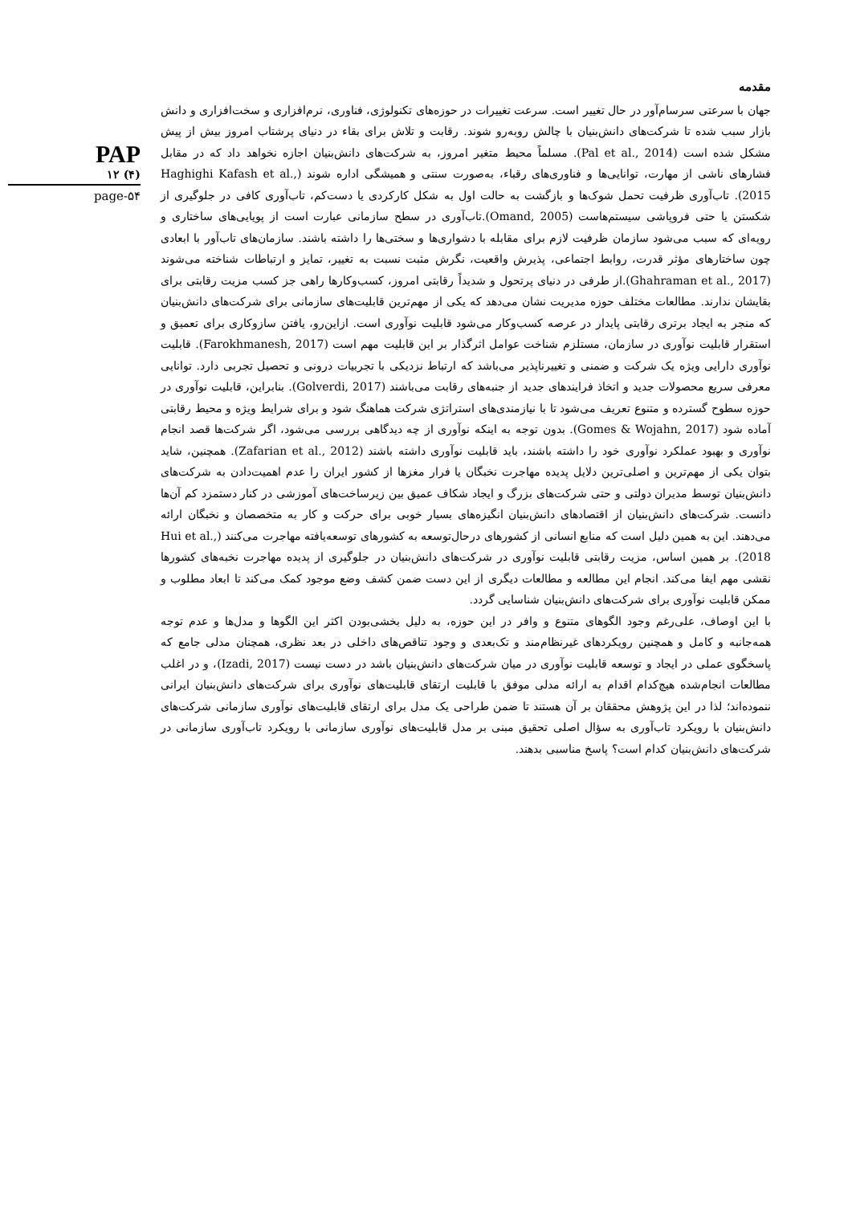PAP
۱۲ (۴)
page-۵۴
مقدمه
جهان با سرعتی سرسام‌آور در حال تغییر است. سرعت تغییرات در حوزه‌های تکنولوژی، فناوری، نرم‌افزاری و سخت‌افزاری و دانش بازار سبب شده تا شرکت‌های دانش‌بنیان با چالش روبه‌رو شوند. رقابت و تلاش برای بقاء در دنیای پرشتاب امروز بیش از پیش مشکل شده است (Pal et al., 2014). مسلماً محیط متغیر امروز، به شرکت‌های دانش‌بنیان اجازه نخواهد داد که در مقابل فشارهای ناشی از مهارت، توانایی‌ها و فناوری‌های رقباء، به‌صورت سنتی و همیشگی اداره شوند (Haghighi Kafash et al., 2015). تاب‌آوری ظرفیت تحمل شوک‌ها و بازگشت به حالت اول به شکل کارکردی یا دست‌کم، تاب‌آوری کافی در جلوگیری از شکستن یا حتی فروپاشی سیستم‌هاست (Omand, 2005).تاب‌آوری در سطح سازمانی عبارت است از پویایی‌های ساختاری و رویه‌ای که سبب می‌شود سازمان ظرفیت لازم برای مقابله با دشواری‌ها و سختی‌ها را داشته باشند. سازمان‌های تاب‌آور با ابعادی چون ساختارهای مؤثر قدرت، روابط اجتماعی، پذیرش واقعیت، نگرش مثبت نسبت به تغییر، تمایز و ارتباطات شناخته می‌شوند (Ghahraman et al., 2017).از طرفی در دنیای پرتحول و شدیداً رقابتی امروز، کسب‌وکارها راهی جز کسب مزیت رقابتی برای بقایشان ندارند. مطالعات مختلف حوزه مدیریت نشان می‌دهد که یکی از مهم‌ترین قابلیت‌های سازمانی برای شرکت‌های دانش‌بنیان که منجر به ایجاد برتری رقابتی پایدار در عرصه کسب‌وکار می‌شود قابلیت نوآوری است. ازاین‌رو، یافتن سازوکاری برای تعمیق و استقرار قابلیت نوآوری در سازمان، مستلزم شناخت عوامل اثرگذار بر این قابلیت مهم است (Farokhmanesh, 2017). قابلیت نوآوری دارایی ویژه یک شرکت و ضمنی و تغییرناپذیر می‌باشد که ارتباط نزدیکی با تجربیات درونی و تحصیل تجربی دارد. توانایی معرفی سریع محصولات جدید و اتخاذ فرایندهای جدید از جنبه‌های رقابت می‌باشند (Golverdi, 2017). بنابراین، قابلیت نوآوری در حوزه سطوح گسترده و متنوع تعریف می‌شود تا با نیازمندی‌های استراتژی شرکت هماهنگ شود و برای شرایط ویژه و محیط رقابتی آماده شود (Gomes & Wojahn, 2017). بدون توجه به اینکه نوآوری از چه دیدگاهی بررسی می‌شود، اگر شرکت‌ها قصد انجام نوآوری و بهبود عملکرد نوآوری خود را داشته باشند، باید قابلیت نوآوری داشته باشند (Zafarian et al., 2012). همچنین، شاید بتوان یکی از مهم‌ترین و اصلی‌ترین دلایل پدیده مهاجرت نخبگان یا فرار مغزها از کشور ایران را عدم اهمیت‌دادن به شرکت‌های دانش‌بنیان توسط مدیران دولتی و حتی شرکت‌های بزرگ و ایجاد شکاف عمیق بین زیرساخت‌های آموزشی در کنار دستمزد کم آن‌ها دانست. شرکت‌های دانش‌بنیان از اقتصادهای دانش‌بنیان انگیزه‌های بسیار خوبی برای حرکت و کار به متخصصان و نخبگان ارائه می‌دهند. این به همین دلیل است که منابع انسانی از کشورهای درحال‌توسعه به کشورهای توسعه‌یافته مهاجرت می‌کنند (Hui et al., 2018). بر همین اساس، مزیت رقابتی قابلیت نوآوری در شرکت‌های دانش‌بنیان در جلوگیری از پدیده مهاجرت نخبه‌های کشورها نقشی مهم ایفا می‌کند. انجام این مطالعه و مطالعات دیگری از این دست ضمن کشف وضع موجود کمک می‌کند تا ابعاد مطلوب و ممکن قابلیت نوآوری برای شرکت‌های دانش‌بنیان شناسایی گردد.
با این اوصاف، علی‌رغم وجود الگوهای متنوع و وافر در این حوزه، به دلیل بخشی‌بودن اکثر این الگوها و مدل‌ها و عدم توجه همه‌جانبه و کامل و همچنین رویکردهای غیرنظام‌مند و تک‌بعدی و وجود تناقص‌های داخلی در بعد نظری، همچنان مدلی جامع که پاسخگوی عملی در ایجاد و توسعه قابلیت نوآوری در میان شرکت‌های دانش‌بنیان باشد در دست نیست (Izadi, 2017)، و در اغلب مطالعات انجام‌شده هیچ‌کدام اقدام به ارائه مدلی موفق با قابلیت ارتقای قابلیت‌های نوآوری برای شرکت‌های دانش‌بنیان ایرانی ننموده‌اند؛ لذا در این پژوهش محققان بر آن هستند تا ضمن طراحی یک مدل برای ارتقای قابلیت‌های نوآوری سازمانی شرکت‌های دانش‌بنیان با رویکرد تاب‌آوری به سؤال اصلی تحقیق مبنی بر مدل قابلیت‌های نوآوری سازمانی با رویکرد تاب‌آوری سازمانی در شرکت‌های دانش‌بنیان کدام است؟ پاسخ مناسبی بدهند.